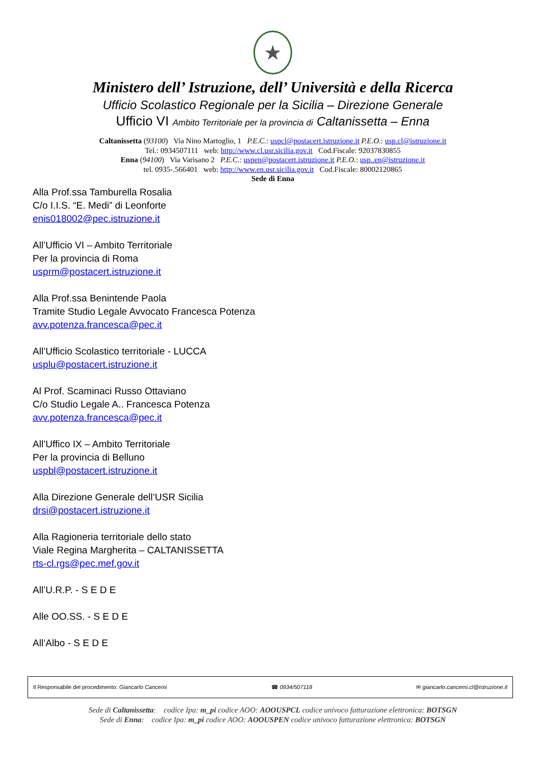★
Ministero dell’ Istruzione, dell’ Università e della Ricerca
Ufficio Scolastico Regionale per la Sicilia – Direzione Generale
Ufficio VI Ambito Territoriale per la provincia di Caltanissetta – Enna
Caltanissetta (93100) Via Nino Martoglio, 1 P.E.C.: uspcl@postacert.istruzione.it P.E.O.: usp.cl@istruzione.it
Tel.: 0934507111 web: http://www.cl.usr.sicilia.gov.it Cod.Fiscale: 92037830855
Enna (94100) Via Varisano 2 P.E.C.: uspen@postacert.istruzione.it P.E.O.: usp..en@istruzione.it
tel. 0935-.566401 web: http://www.en.usr.sicilia.gov.it Cod.Fiscale: 80002120865
Sede di Enna
Alla Prof.ssa Tamburella Rosalia
C/o I.I.S. “E. Medi” di Leonforte
enis018002@pec.istruzione.it
All’Ufficio VI – Ambito Territoriale
Per la provincia di Roma
usprm@postacert.istruzione.it
Alla Prof.ssa Benintende Paola
Tramite Studio Legale Avvocato Francesca Potenza
avv.potenza.francesca@pec.it
All’Ufficio Scolastico territoriale - LUCCA
usplu@postacert.istruzione.it
Al Prof. Scaminaci Russo Ottaviano
C/o Studio Legale A.. Francesca Potenza
avv.potenza.francesca@pec.it
All’Uffico IX – Ambito Territoriale
Per la provincia di Belluno
uspbl@postacert.istruzione.it
Alla Direzione Generale dell’USR Sicilia
drsi@postacert.istruzione.it
Alla Ragioneria territoriale dello stato
Viale Regina Margherita – CALTANISSETTA
rts-cl.rgs@pec.mef.gov.it
All’U.R.P. - S E D E
Alle OO.SS. - S E D E
All’Albo - S E D E
Il Responsabile del procedimento: Giancarlo Cancemi ☎ 0934/507118 ✉ giancarlo.cancemi.cl@istruzione.it
Sede di Caltanissetta: codice Ipa: m_pi codice AOO: AOOUSPCL codice univoco fatturazione elettronica: BOTSGN
Sede di Enna: codice Ipa: m_pi codice AOO: AOOUSPEN codice univoco fatturazione elettronica: BOTSGN